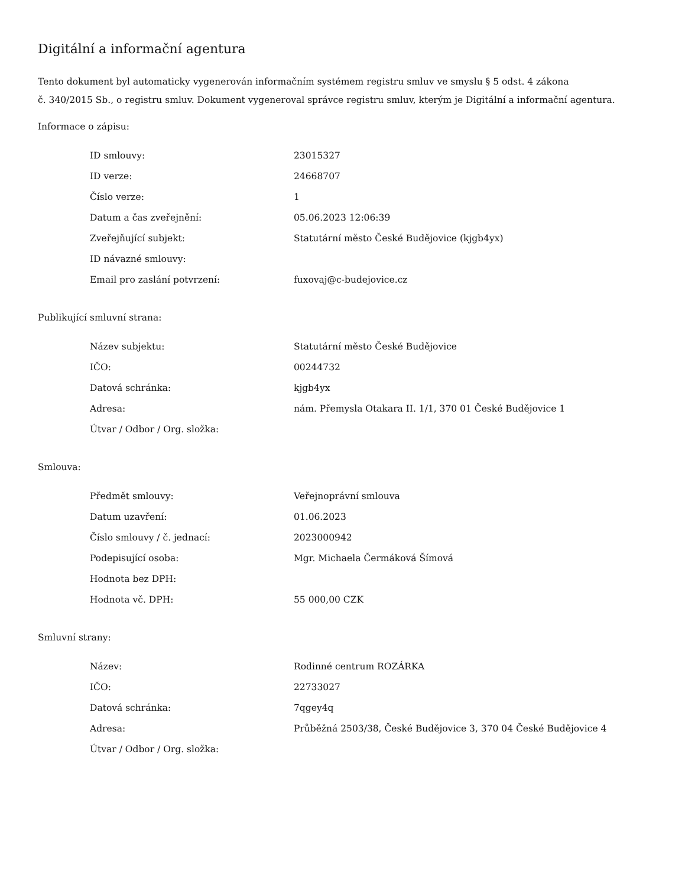Digitální a informační agentura
Tento dokument byl automaticky vygenerován informačním systémem registru smluv ve smyslu § 5 odst. 4 zákona
č. 340/2015 Sb., o registru smluv. Dokument vygeneroval správce registru smluv, kterým je Digitální a informační agentura.
Informace o zápisu:
| ID smlouvy: | 23015327 |
| ID verze: | 24668707 |
| Číslo verze: | 1 |
| Datum a čas zveřejnění: | 05.06.2023 12:06:39 |
| Zveřejňující subjekt: | Statutární město České Budějovice (kjgb4yx) |
| ID návazné smlouvy: | |
| Email pro zaslání potvrzení: | fuxovaj@c-budejovice.cz |
Publikující smluvní strana:
| Název subjektu: | Statutární město České Budějovice |
| IČO: | 00244732 |
| Datová schránka: | kjgb4yx |
| Adresa: | nám. Přemysla Otakara II. 1/1, 370 01 České Budějovice 1 |
| Útvar / Odbor / Org. složka: | |
Smlouva:
| Předmět smlouvy: | Veřejnoprávní smlouva |
| Datum uzavření: | 01.06.2023 |
| Číslo smlouvy / č. jednací: | 2023000942 |
| Podepisující osoba: | Mgr. Michaela Čermáková Šímová |
| Hodnota bez DPH: | |
| Hodnota vč. DPH: | 55 000,00 CZK |
Smluvní strany:
| Název: | Rodinné centrum ROZÁRKA |
| IČO: | 22733027 |
| Datová schránka: | 7qgey4q |
| Adresa: | Průběžná 2503/38, České Budějovice 3, 370 04 České Budějovice 4 |
| Útvar / Odbor / Org. složka: | |